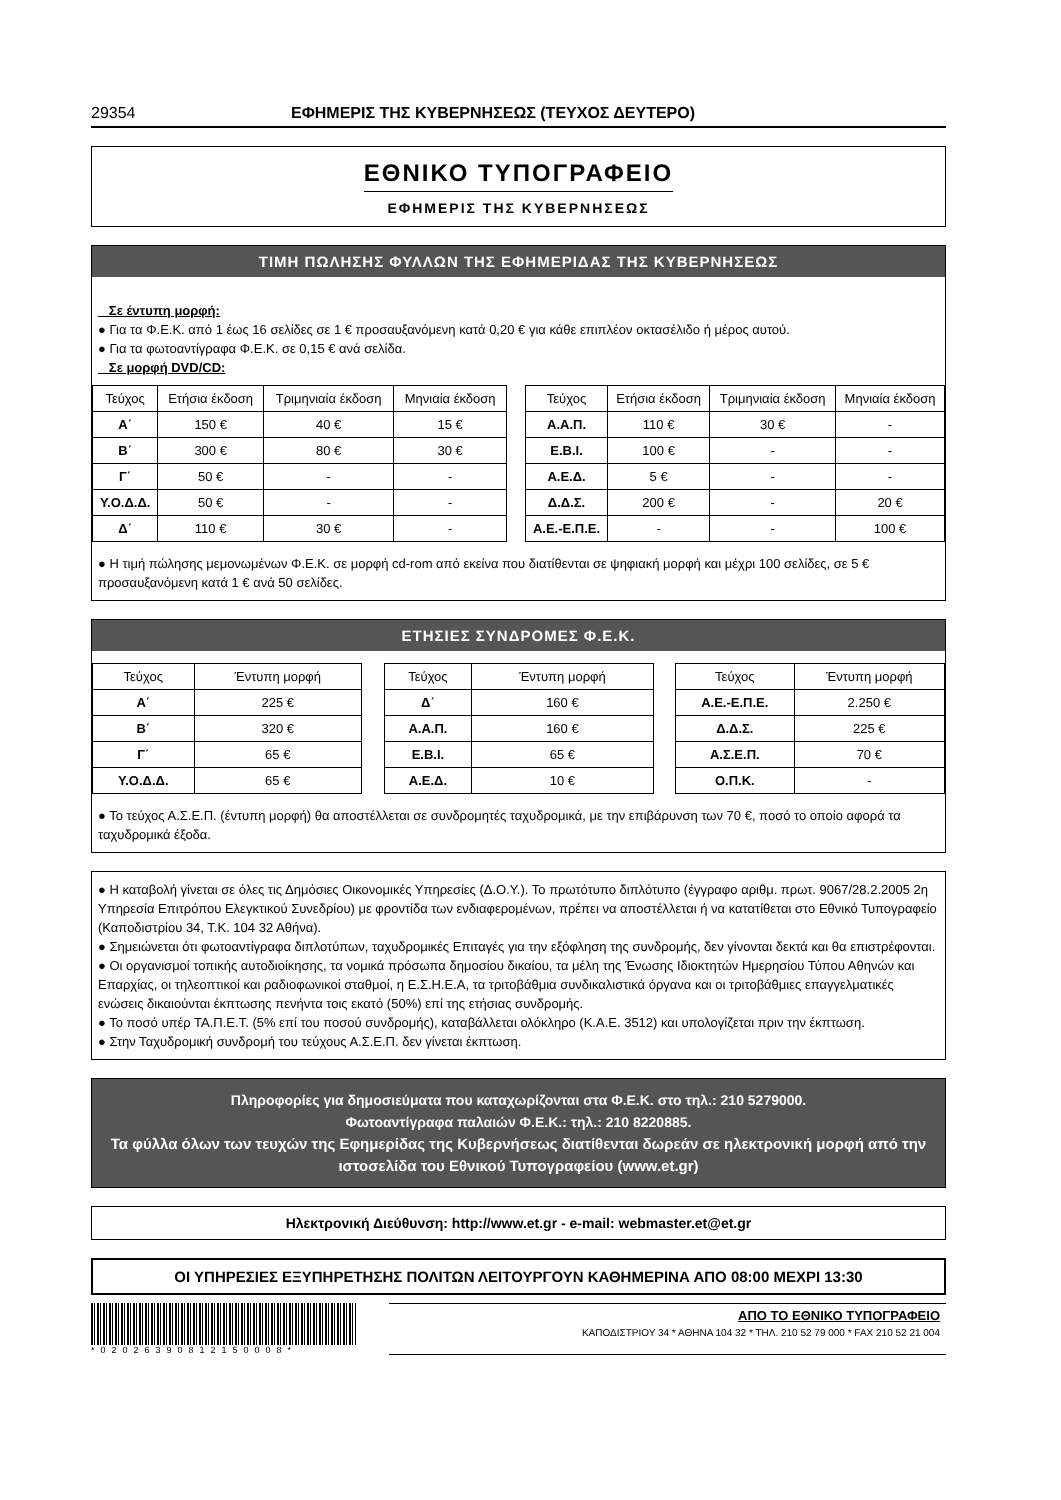29354 ΕΦΗΜΕΡΙΣ ΤΗΣ ΚΥΒΕΡΝΗΣΕΩΣ (ΤΕΥΧΟΣ ΔΕΥΤΕΡΟ)
ΕΘΝΙΚΟ ΤΥΠΟΓΡΑΦΕΙΟ
ΕΦΗΜΕΡΙΣ ΤΗΣ ΚΥΒΕΡΝΗΣΕΩΣ
ΤΙΜΗ ΠΩΛΗΣΗΣ ΦΥΛΛΩΝ ΤΗΣ ΕΦΗΜΕΡΙΔΑΣ ΤΗΣ ΚΥΒΕΡΝΗΣΕΩΣ
Σε έντυπη μορφή:
● Για τα Φ.Ε.Κ. από 1 έως 16 σελίδες σε 1 € προσαυξανόμενη κατά 0,20 € για κάθε επιπλέον οκτασέλιδο ή μέρος αυτού.
● Για τα φωτοαντίγραφα Φ.Ε.Κ. σε 0,15 € ανά σελίδα.
Σε μορφή DVD/CD:
| Τεύχος | Ετήσια έκδοση | Τριμηνιαία έκδοση | Μηνιαία έκδοση |
| --- | --- | --- | --- |
| Α΄ | 150 € | 40 € | 15 € |
| Β΄ | 300 € | 80 € | 30 € |
| Γ΄ | 50 € | - | - |
| Υ.Ο.Δ.Δ. | 50 € | - | - |
| Δ΄ | 110 € | 30 € | - |
| Τεύχος | Ετήσια έκδοση | Τριμηνιαία έκδοση | Μηνιαία έκδοση |
| --- | --- | --- | --- |
| Α.Α.Π. | 110 € | 30 € | - |
| Ε.Β.Ι. | 100 € | - | - |
| Α.Ε.Δ. | 5 € | - | - |
| Δ.Δ.Σ. | 200 € | - | 20 € |
| Α.Ε.-Ε.Π.Ε. | - | - | 100 € |
● Η τιμή πώλησης μεμονωμένων Φ.Ε.Κ. σε μορφή cd-rom από εκείνα που διατίθενται σε ψηφιακή μορφή και μέχρι 100 σελίδες, σε 5 € προσαυξανόμενη κατά 1 € ανά 50 σελίδες.
ΕΤΗΣΙΕΣ ΣΥΝΔΡΟΜΕΣ Φ.Ε.Κ.
| Τεύχος | Έντυπη μορφή |
| --- | --- |
| Α΄ | 225 € |
| Β΄ | 320 € |
| Γ΄ | 65 € |
| Υ.Ο.Δ.Δ. | 65 € |
| Τεύχος | Έντυπη μορφή |
| --- | --- |
| Δ΄ | 160 € |
| Α.Α.Π. | 160 € |
| Ε.Β.Ι. | 65 € |
| Α.Ε.Δ. | 10 € |
| Τεύχος | Έντυπη μορφή |
| --- | --- |
| Α.Ε.-Ε.Π.Ε. | 2.250 € |
| Δ.Δ.Σ. | 225 € |
| Α.Σ.Ε.Π. | 70 € |
| Ο.Π.Κ. | - |
● Το τεύχος Α.Σ.Ε.Π. (έντυπη μορφή) θα αποστέλλεται σε συνδρομητές ταχυδρομικά, με την επιβάρυνση των 70 €, ποσό το οποίο αφορά τα ταχυδρομικά έξοδα.
● Η καταβολή γίνεται σε όλες τις Δημόσιες Οικονομικές Υπηρεσίες (Δ.Ο.Υ.). Το πρωτότυπο διπλότυπο (έγγραφο αριθμ. πρωτ. 9067/28.2.2005 2η Υπηρεσία Επιτρόπου Ελεγκτικού Συνεδρίου) με φροντίδα των ενδιαφερομένων, πρέπει να αποστέλλεται ή να κατατίθεται στο Εθνικό Τυπογραφείο (Καποδιστρίου 34, Τ.Κ. 104 32 Αθήνα).
● Σημειώνεται ότι φωτοαντίγραφα διπλοτύπων, ταχυδρομικές Επιταγές για την εξόφληση της συνδρομής, δεν γίνονται δεκτά και θα επιστρέφονται.
● Οι οργανισμοί τοπικής αυτοδιοίκησης, τα νομικά πρόσωπα δημοσίου δικαίου, τα μέλη της Ένωσης Ιδιοκτητών Ημερησίου Τύπου Αθηνών και Επαρχίας, οι τηλεοπτικοί και ραδιοφωνικοί σταθμοί, η Ε.Σ.Η.Ε.Α, τα τριτοβάθμια συνδικαλιστικά όργανα και οι τριτοβάθμιες επαγγελματικές ενώσεις δικαιούνται έκπτωσης πενήντα τοις εκατό (50%) επί της ετήσιας συνδρομής.
● Το ποσό υπέρ ΤΑ.Π.Ε.Τ. (5% επί του ποσού συνδρομής), καταβάλλεται ολόκληρο (Κ.Α.Ε. 3512) και υπολογίζεται πριν την έκπτωση.
● Στην Ταχυδρομική συνδρομή του τεύχους Α.Σ.Ε.Π. δεν γίνεται έκπτωση.
Πληροφορίες για δημοσιεύματα που καταχωρίζονται στα Φ.Ε.Κ. στο τηλ.: 210 5279000.
Φωτοαντίγραφα παλαιών Φ.Ε.Κ.: τηλ.: 210 8220885.
Τα φύλλα όλων των τευχών της Εφημερίδας της Κυβερνήσεως διατίθενται δωρεάν σε ηλεκτρονική μορφή από την ιστοσελίδα του Εθνικού Τυπογραφείου (www.et.gr)
Ηλεκτρονική Διεύθυνση: http://www.et.gr - e-mail: webmaster.et@et.gr
ΟΙ ΥΠΗΡΕΣΙΕΣ ΕΞΥΠΗΡΕΤΗΣΗΣ ΠΟΛΙΤΩΝ ΛΕΙΤΟΥΡΓΟΥΝ ΚΑΘΗΜΕΡΙΝΑ ΑΠΟ 08:00 ΜΕΧΡΙ 13:30
*02026390812150008*
ΑΠΟ ΤΟ ΕΘΝΙΚΟ ΤΥΠΟΓΡΑΦΕΙΟ
ΚΑΠΟΔΙΣΤΡΙΟΥ 34 * ΑΘΗΝΑ 104 32 * ΤΗΛ. 210 52 79 000 * FAX 210 52 21 004